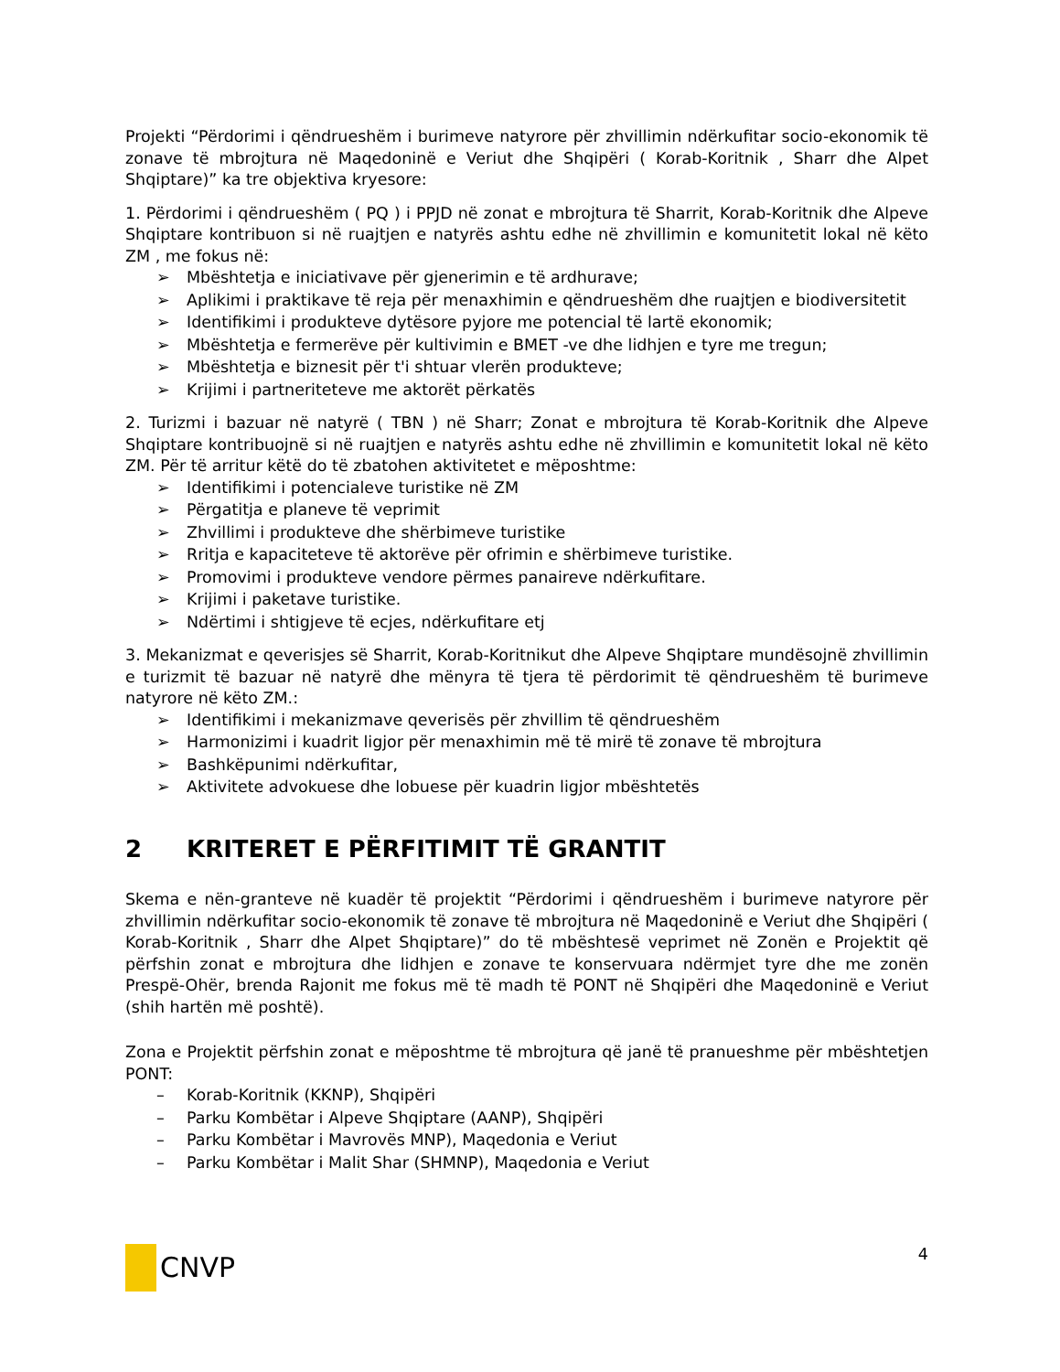Projekti “Përdorimi i qëndrueshëm i burimeve natyrore për zhvillimin ndërkufitar socio-ekonomik të zonave të mbrojtura në Maqedoninë e Veriut dhe Shqipëri ( Korab-Koritnik , Sharr dhe Alpet Shqiptare)” ka tre objektiva kryesore:
1. Përdorimi i qëndrueshëm ( PQ ) i PPJD në zonat e mbrojtura të Sharrit, Korab-Koritnik dhe Alpeve Shqiptare kontribuon si në ruajtjen e natyrës ashtu edhe në zhvillimin e komunitetit lokal në këto ZM , me fokus në:
➢ Mbështetja e iniciativave për gjenerimin e të ardhurave;
➢ Aplikimi i praktikave të reja për menaxhimin e qëndrueshëm dhe ruajtjen e biodiversitetit
➢ Identifikimi i produkteve dytësore pyjore me potencial të lartë ekonomik;
➢ Mbështetja e fermerëve për kultivimin e BMET -ve dhe lidhjen e tyre me tregun;
➢ Mbështetja e biznesit për t'i shtuar vlerën produkteve;
➢ Krijimi i partneriteteve me aktorët përkatës
2. Turizmi i bazuar në natyrë ( TBN ) në Sharr; Zonat e mbrojtura të Korab-Koritnik dhe Alpeve Shqiptare kontribuojnë si në ruajtjen e natyrës ashtu edhe në zhvillimin e komunitetit lokal në këto ZM. Për të arritur këtë do të zbatohen aktivitetet e mëposhtme:
➢ Identifikimi i potencialeve turistike në ZM
➢ Përgatitja e planeve të veprimit
➢ Zhvillimi i produkteve dhe shërbimeve turistike
➢ Rritja e kapaciteteve të aktorëve për ofrimin e shërbimeve turistike.
➢ Promovimi i produkteve vendore përmes panaireve ndërkufitare.
➢ Krijimi i paketave turistike.
➢ Ndërtimi i shtigjeve të ecjes, ndërkufitare etj
3. Mekanizmat e qeverisjes së Sharrit, Korab-Koritnikut dhe Alpeve Shqiptare mundësojnë zhvillimin e turizmit të bazuar në natyrë dhe mënyra të tjera të përdorimit të qëndrueshëm të burimeve natyrore në këto ZM.:
➢ Identifikimi i mekanizmave qeverisës për zhvillim të qëndrueshëm
➢ Harmonizimi i kuadrit ligjor për menaxhimin më të mirë të zonave të mbrojtura
➢ Bashkëpunimi ndërkufitar,
➢ Aktivitete advokuese dhe lobuese për kuadrin ligjor mbështetës
2 KRITERET E PËRFITIMIT TË GRANTIT
Skema e nën-granteve në kuadër të projektit “Përdorimi i qëndrueshëm i burimeve natyrore për zhvillimin ndërkufitar socio-ekonomik të zonave të mbrojtura në Maqedoninë e Veriut dhe Shqipëri ( Korab-Koritnik , Sharr dhe Alpet Shqiptare)” do të mbështesë veprimet në Zonën e Projektit që përfshin zonat e mbrojtura dhe lidhjen e zonave te konservuara ndërmjet tyre dhe me zonën Prespë-Ohër, brenda Rajonit me fokus më të madh të PONT në Shqipëri dhe Maqedoninë e Veriut (shih hartën më poshtë).
Zona e Projektit përfshin zonat e mëposhtme të mbrojtura që janë të pranueshme për mbështetjen PONT:
– Korab-Koritnik (KKNP), Shqipëri
– Parku Kombëtar i Alpeve Shqiptare (AANP), Shqipëri
– Parku Kombëtar i Mavrovës MNP), Maqedonia e Veriut
– Parku Kombëtar i Malit Shar (SHMNP), Maqedonia e Veriut
CNVP
4